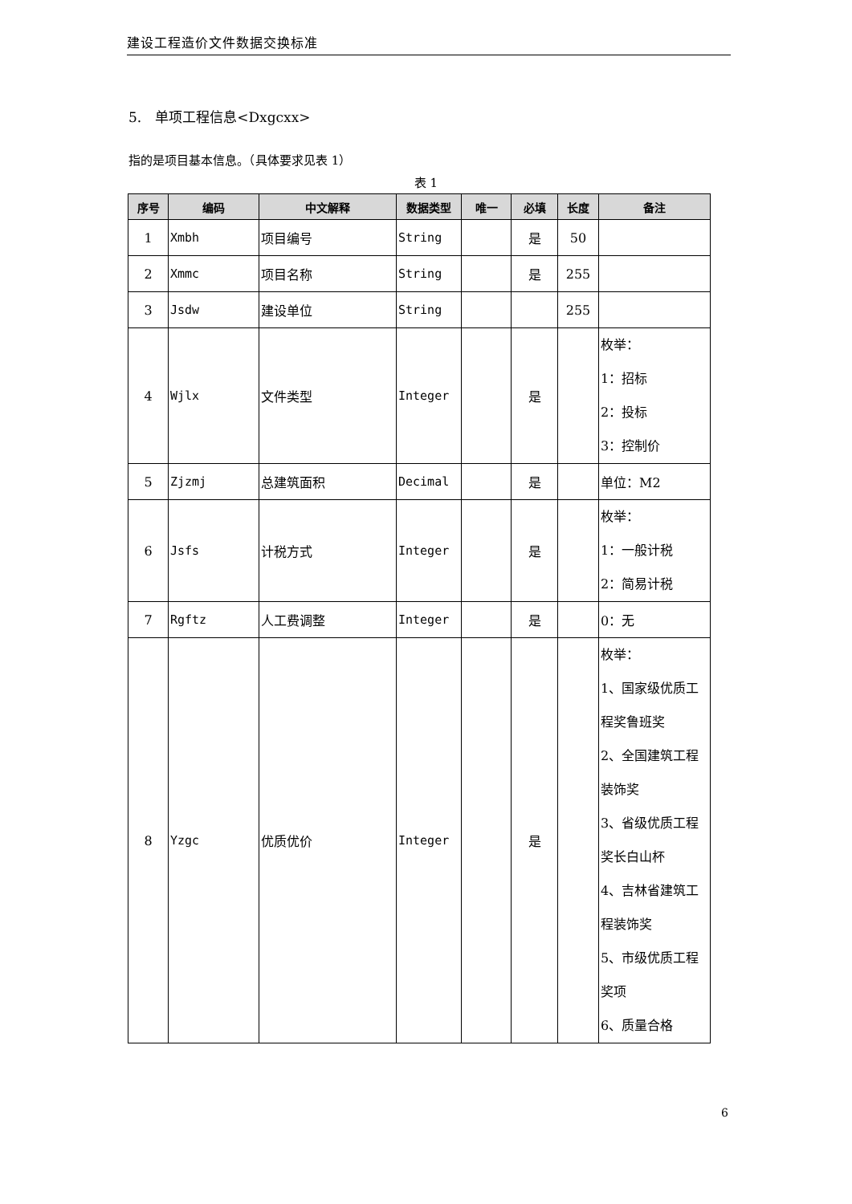建设工程造价文件数据交换标准
5.　单项工程信息<Dxgcxx>
指的是项目基本信息。（具体要求见表 1）
表 1
| 序号 | 编码 | 中文解释 | 数据类型 | 唯一 | 必填 | 长度 | 备注 |
| --- | --- | --- | --- | --- | --- | --- | --- |
| 1 | Xmbh | 项目编号 | String | | 是 | 50 | |
| 2 | Xmmc | 项目名称 | String | | 是 | 255 | |
| 3 | Jsdw | 建设单位 | String | | | 255 | |
| 4 | Wjlx | 文件类型 | Integer | | 是 | | 枚举： 1：招标 2：投标 3：控制价 |
| 5 | Zjzmj | 总建筑面积 | Decimal | | 是 | | 单位：M2 |
| 6 | Jsfs | 计税方式 | Integer | | 是 | | 枚举： 1：一般计税 2：简易计税 |
| 7 | Rgftz | 人工费调整 | Integer | | 是 | | 0：无 |
| 8 | Yzgc | 优质优价 | Integer | | 是 | | 枚举： 1、国家级优质工程奖鲁班奖 2、全国建筑工程装饰奖 3、省级优质工程奖长白山杯 4、吉林省建筑工程装饰奖 5、市级优质工程奖项 6、质量合格 |
6